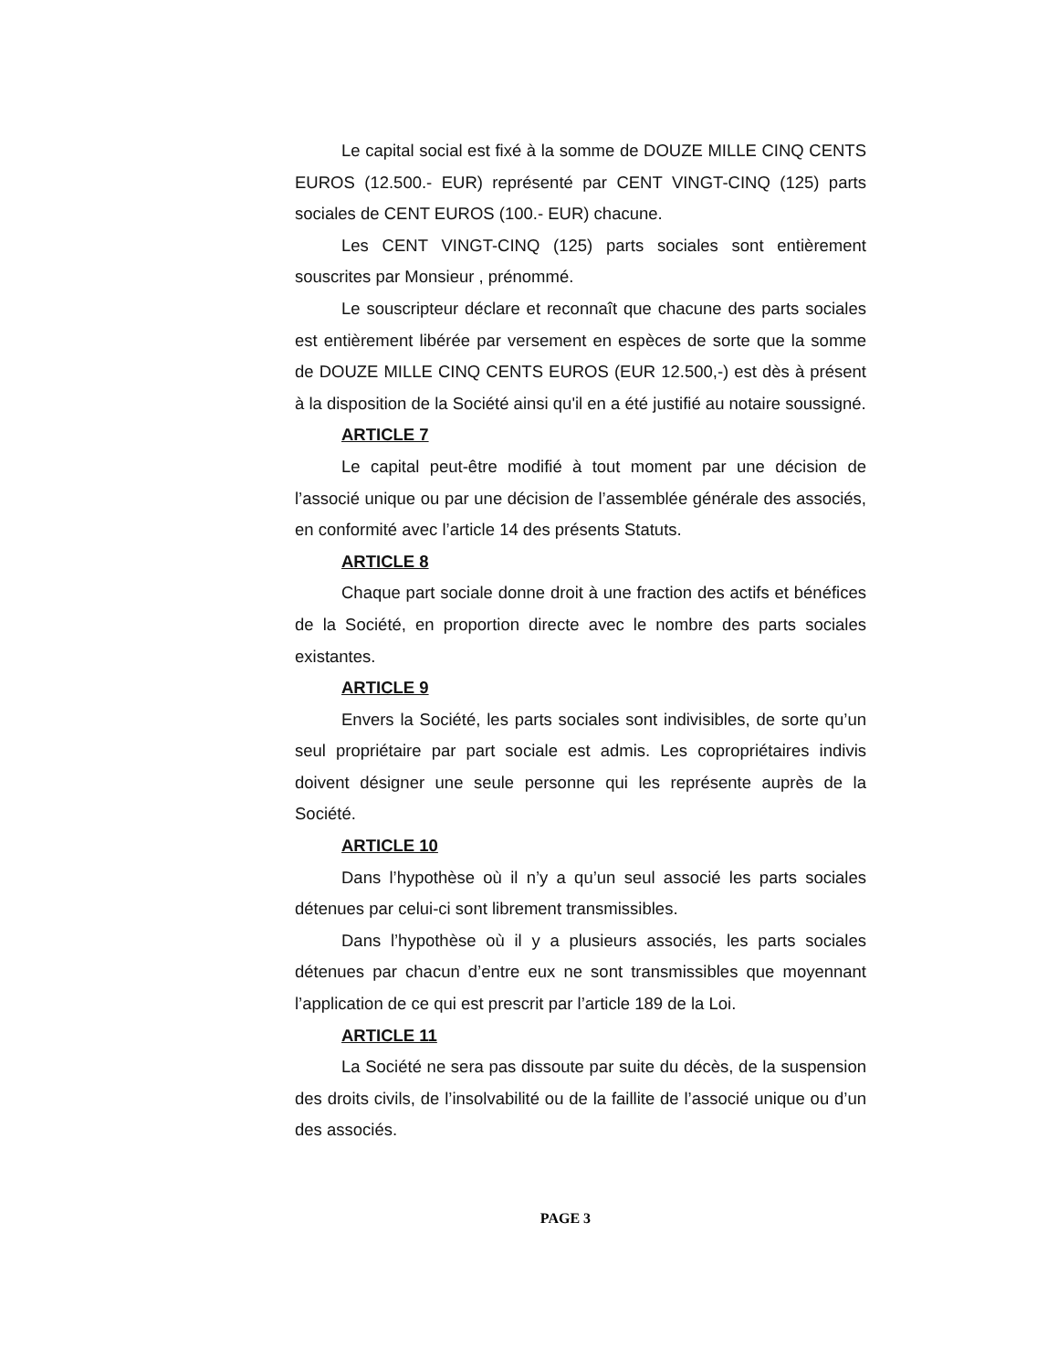Le capital social est fixé à la somme de DOUZE MILLE CINQ CENTS EUROS (12.500.- EUR) représenté par CENT VINGT-CINQ (125) parts sociales de CENT EUROS (100.- EUR) chacune.
Les CENT VINGT-CINQ (125) parts sociales sont entièrement souscrites par Monsieur , prénommé.
Le souscripteur déclare et reconnaît que chacune des parts sociales est entièrement libérée par versement en espèces de sorte que la somme de DOUZE MILLE CINQ CENTS EUROS (EUR 12.500,-) est dès à présent à la disposition de la Société ainsi qu'il en a été justifié au notaire soussigné.
ARTICLE 7
Le capital peut-être modifié à tout moment par une décision de l’associé unique ou par une décision de l’assemblée générale des associés, en conformité avec l’article 14 des présents Statuts.
ARTICLE 8
Chaque part sociale donne droit à une fraction des actifs et bénéfices de la Société, en proportion directe avec le nombre des parts sociales existantes.
ARTICLE 9
Envers la Société, les parts sociales sont indivisibles, de sorte qu’un seul propriétaire par part sociale est admis. Les copropriétaires indivis doivent désigner une seule personne qui les représente auprès de la Société.
ARTICLE 10
Dans l’hypothèse où il n’y a qu’un seul associé les parts sociales détenues par celui-ci sont librement transmissibles.
Dans l’hypothèse où il y a plusieurs associés, les parts sociales détenues par chacun d’entre eux ne sont transmissibles que moyennant l’application de ce qui est prescrit par l’article 189 de la Loi.
ARTICLE 11
La Société ne sera pas dissoute par suite du décès, de la suspension des droits civils, de l’insolvabilité ou de la faillite de l’associé unique ou d’un des associés.
PAGE 3